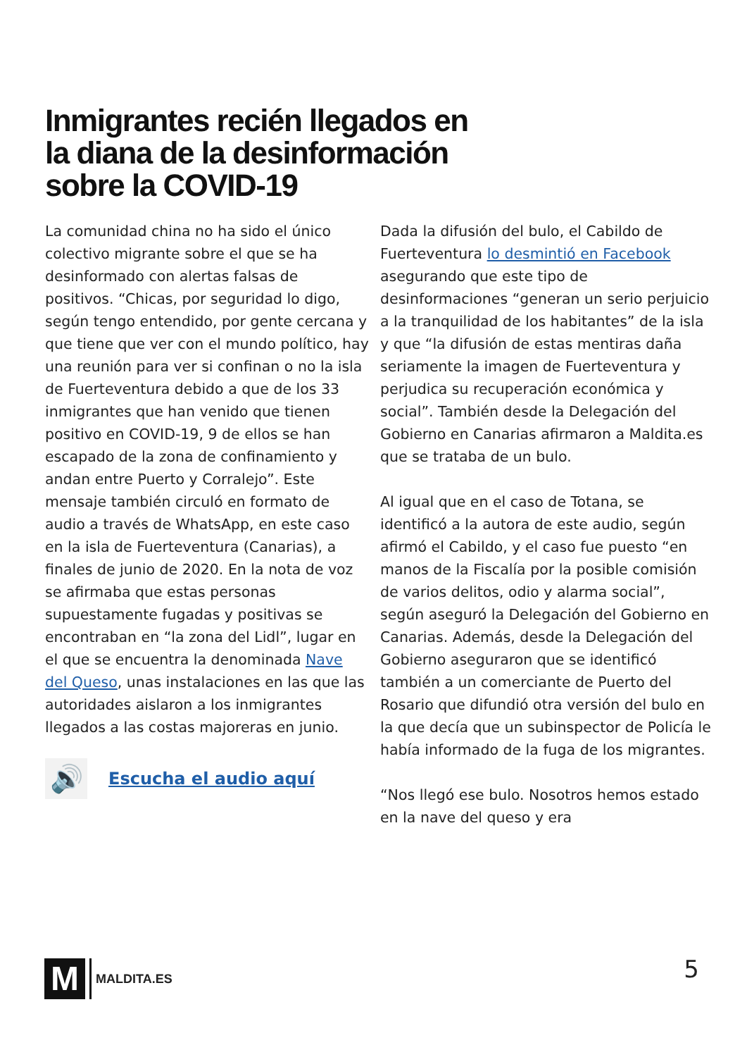Inmigrantes recién llegados en la diana de la desinformación sobre la COVID-19
La comunidad china no ha sido el único colectivo migrante sobre el que se ha desinformado con alertas falsas de positivos. “Chicas, por seguridad lo digo, según tengo entendido, por gente cercana y que tiene que ver con el mundo político, hay una reunión para ver si confinan o no la isla de Fuerteventura debido a que de los 33 inmigrantes que han venido que tienen positivo en COVID-19, 9 de ellos se han escapado de la zona de confinamiento y andan entre Puerto y Corralejo”. Este mensaje también circuló en formato de audio a través de WhatsApp, en este caso en la isla de Fuerteventura (Canarias), a finales de junio de 2020. En la nota de voz se afirmaba que estas personas supuestamente fugadas y positivas se encontraban en “la zona del Lidl”, lugar en el que se encuentra la denominada Nave del Queso, unas instalaciones en las que las autoridades aislaron a los inmigrantes llegados a las costas majoreras en junio.
🔊
Escucha el audio aquí
Dada la difusión del bulo, el Cabildo de Fuerteventura lo desmintió en Facebook asegurando que este tipo de desinformaciones “generan un serio perjuicio a la tranquilidad de los habitantes” de la isla y que “la difusión de estas mentiras daña seriamente la imagen de Fuerteventura y perjudica su recuperación económica y social”. También desde la Delegación del Gobierno en Canarias afirmaron a Maldita.es que se trataba de un bulo.
Al igual que en el caso de Totana, se identificó a la autora de este audio, según afirmó el Cabildo, y el caso fue puesto “en manos de la Fiscalía por la posible comisión de varios delitos, odio y alarma social”, según aseguró la Delegación del Gobierno en Canarias. Además, desde la Delegación del Gobierno aseguraron que se identificó también a un comerciante de Puerto del Rosario que difundió otra versión del bulo en la que decía que un subinspector de Policía le había informado de la fuga de los migrantes.
“Nos llegó ese bulo. Nosotros hemos estado en la nave del queso y era
M
MALDITA.ES
5